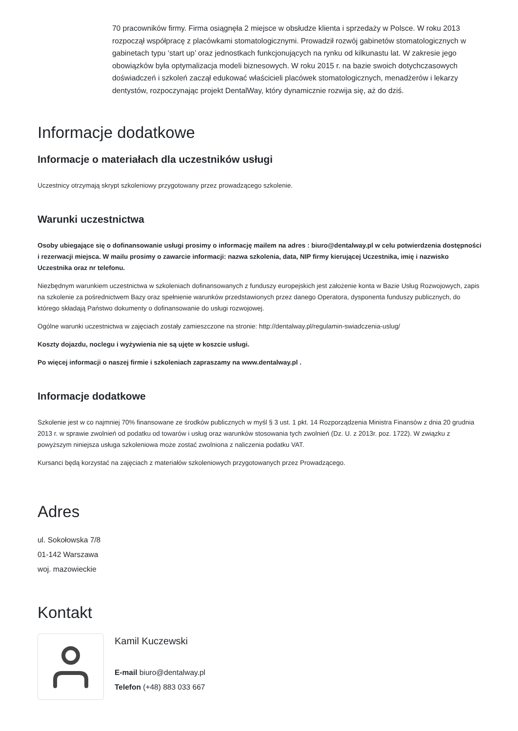70 pracowników firmy. Firma osiągnęła 2 miejsce w obsłudze klienta i sprzedaży w Polsce. W roku 2013 rozpoczął współpracę z placówkami stomatologicznymi. Prowadził rozwój gabinetów stomatologicznych w gabinetach typu ‘start up’ oraz jednostkach funkcjonujących na rynku od kilkunastu lat. W zakresie jego obowiązków była optymalizacja modeli biznesowych. W roku 2015 r. na bazie swoich dotychczasowych doświadczeń i szkoleń zaczął edukować właścicieli placówek stomatologicznych, menadżerów i lekarzy dentystów, rozpoczynając projekt DentalWay, który dynamicznie rozwija się, aż do dziś.
Informacje dodatkowe
Informacje o materiałach dla uczestników usługi
Uczestnicy otrzymają skrypt szkoleniowy przygotowany przez prowadzącego szkolenie.
Warunki uczestnictwa
Osoby ubiegające się o dofinansowanie usługi prosimy o informację mailem na adres : biuro@dentalway.pl w celu potwierdzenia dostępności i rezerwacji miejsca. W mailu prosimy o zawarcie informacji: nazwa szkolenia, data, NIP firmy kierującej Uczestnika, imię i nazwisko Uczestnika oraz nr telefonu.
Niezbędnym warunkiem uczestnictwa w szkoleniach dofinansowanych z funduszy europejskich jest założenie konta w Bazie Usług Rozwojowych, zapis na szkolenie za pośrednictwem Bazy oraz spełnienie warunków przedstawionych przez danego Operatora, dysponenta funduszy publicznych, do którego składają Państwo dokumenty o dofinansowanie do usługi rozwojowej.
Ogólne warunki uczestnictwa w zajęciach zostały zamieszczone na stronie: http://dentalway.pl/regulamin-swiadczenia-uslug/
Koszty dojazdu, noclegu i wyżywienia nie są ujęte w koszcie usługi.
Po więcej informacji o naszej firmie i szkoleniach zapraszamy na www.dentalway.pl .
Informacje dodatkowe
Szkolenie jest w co najmniej 70% finansowane ze środków publicznych w myśl § 3 ust. 1 pkt. 14 Rozporządzenia Ministra Finansów z dnia 20 grudnia 2013 r. w sprawie zwolnień od podatku od towarów i usług oraz warunków stosowania tych zwolnień (Dz. U. z 2013r. poz. 1722). W związku z powyższym niniejsza usługa szkoleniowa może zostać zwolniona z naliczenia podatku VAT.
Kursanci będą korzystać na zajęciach z materiałów szkoleniowych przygotowanych przez Prowadzącego.
Adres
ul. Sokołowska 7/8
01-142 Warszawa
woj. mazowieckie
Kontakt
Kamil Kuczewski
E-mail biuro@dentalway.pl
Telefon (+48) 883 033 667